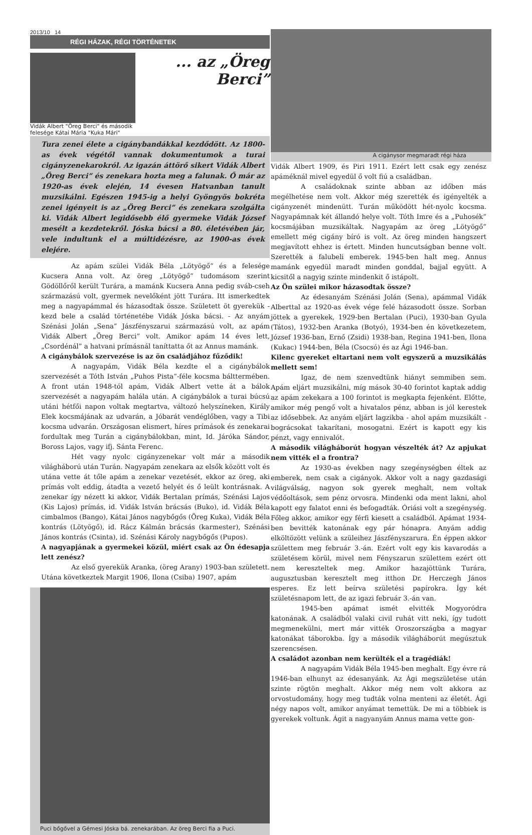2013/10 14
RÉGI HÁZAK, RÉGI TÖRTÉNETEK
Vidák Albert "Öreg Berci" és második felesége Kátai Mária "Kuka Mári"
... az „Öreg Berci”
Tura zenei élete a cigánybandákkal kezdődött. Az 1800-as évek végétől vannak dokumentumok a turai cigányzenekarokról. Az igazán áttörő sikert Vidák Albert „Öreg Berci” és zenekara hozta meg a falunak. Ő már az 1920-as évek elején, 14 évesen Hatvanban tanult muzsikálni. Egészen 1945-ig a helyi Gyöngyös bokréta zenei igényeit is az „Öreg Berci” és zenekara szolgálta ki. Vidák Albert legidősebb élő gyermeke Vidák József mesélt a kezdetekről. Jóska bácsi a 80. életévében jár, vele indultunk el a múltidézésre, az 1900-as évek elejére.
Az apám szülei Vidák Béla „Lötyögő” és a felesége Kucsera Anna volt. Az öreg „Lötyögő” tudomásom szerint Gödöllőről került Turára, a mamánk Kucsera Anna pedig sváb-cseh származású volt, gyermek nevelőként jött Turára. Itt ismerkedtek meg a nagyapámmal és házasodtak össze. Született öt gyerekük - kezd bele a család történetébe Vidák Jóska bácsi. - Az anyám Szénási Jolán „Sena” Jászfényszarui származású volt, az apám Vidák Albert „Öreg Berci” volt. Amikor apám 14 éves lett, „Csordénál” a hatvani prímásnál taníttatta őt az Annus mamánk.
A cigánybálok szervezése is az ön családjához fűződik!
A nagyapám, Vidák Béla kezdte el a cigánybálok szervezését a Tóth István „Puhos Pista”-féle kocsma bálttermében. A front után 1948-tól apám, Vidák Albert vette át a bálok szervezését a nagyapám halála után. A cigánybálok a turai búcsú utáni hétfői napon voltak megtartva, változó helyszíneken, Király Elek kocsmájának az udvarán, a Jóbarát vendéglőben, vagy a Tibi kocsma udvarán. Országosan elismert, híres prímások és zenekarai fordultak meg Turán a cigánybálokban, mint, Id. Járóka Sándor, Boross Lajos, vagy ifj. Sánta Ferenc.
Hét vagy nyolc cigányzenekar volt már a második világháború után Turán. Nagyapám zenekara az elsők között volt és utána vette át tőle apám a zenekar vezetését, ekkor az öreg, aki prímás volt eddig, átadta a vezető helyét és ő leült kontrásnak. A zenekar így nézett ki akkor, Vidák Bertalan prímás, Szénási Lajos (Kis Lajos) prímás, id. Vidák István brácsás (Buko), id. Vidák Béla cimbalmos (Bango), Kátai János nagybőgős (Öreg Kuka), Vidák Béla kontrás (Lötyögő), id. Rácz Kálmán brácsás (karmester), Szénási János kontrás (Csinta), id. Szénási Károly nagybőgős (Pupos).
A nagyapjának a gyermekei közül, miért csak az Ön édesapja lett zenész?
Az első gyerekük Aranka, (öreg Arany) 1903-ban született. Utána következtek Margit 1906, Ilona (Csiba) 1907, apám
Puci bőgővel a Gémesi Jóska bá. zenekarában. Az öreg Berci fia a Puci.
A cigánysor megmaradt régi háza
Vidák Albert 1909, és Piri 1911. Ezért lett csak egy zenész apáméknál mivel egyedül ő volt fiú a családban.
A családoknak szinte abban az időben más megélhetése nem volt. Akkor még szerették és igényelték a cigányzenét mindenütt. Turán működött hét-nyolc kocsma. Nagyapámnak két állandó helye volt. Tóth Imre és a „Puhosék” kocsmájában muzsikáltak. Nagyapám az öreg „Lötyögő” emellett még cigány bíró is volt. Az öreg minden hangszert megjavított ehhez is értett. Minden huncutságban benne volt. Szerették a falubeli emberek. 1945-ben halt meg. Annus mamánk egyedül maradt minden gonddal, bajjal együtt. A kicsitől a nagyig szinte mindenkit ő istápolt.
Az Ön szülei mikor házasodtak össze?
Az édesanyám Szénási Jolán (Sena), apámmal Vidák Alberttal az 1920-as évek vége felé házasodott össze. Sorban jöttek a gyerekek, 1929-ben Bertalan (Puci), 1930-ban Gyula (Tátos), 1932-ben Aranka (Botyó), 1934-ben én következetem, József 1936-ban, Ernő (Zsidi) 1938-ban, Regina 1941-ben, Ilona (Kukac) 1944-ben, Béla (Csocsó) és az Ági 1946-ban.
Kilenc gyereket eltartani nem volt egyszerű a muzsikálás mellett sem!
Igaz, de nem szenvedtünk hiányt semmiben sem. Apám eljárt muzsikálni, míg mások 30-40 forintot kaptak addig az apám zekekara a 100 forintot is megkapta fejenként. Előtte, amikor még pengő volt a hivatalos pénz, abban is jól kerestek az idősebbek. Az anyám eljárt lagzikba - ahol apám muzsikált - bográcsokat takarítani, mosogatni. Ezért is kapott egy kis pénzt, vagy ennivalót.
A második világháborút hogyan vészelték át? Az apjukat nem vitték el a frontra?
Az 1930-as években nagy szegénységben éltek az emberek, nem csak a cigányok. Akkor volt a nagy gazdasági világválság, nagyon sok gyerek meghalt, nem voltak védőoltások, sem pénz orvosra. Mindenki oda ment lakni, ahol kapott egy falatot enni és befogadták. Óriási volt a szegénység. Főleg akkor, amikor egy férfi kiesett a családból. Apámat 1934-ben bevitték katonának egy pár hónapra. Anyám addig elköltözött velünk a szüleihez Jászfényszarura. Én éppen akkor születtem meg február 3.-án. Ezért volt egy kis kavarodás a születésem körül, mivel nem Fényszarun születtem ezért ott nem kereszteltek meg. Amikor hazajöttünk Turára, augusztusban keresztelt meg itthon Dr. Herczegh János esperes. Ez lett beírva születési papírokra. Így két születésnapom lett, de az igazi február 3.-án van.
1945-ben apámat ismét elvitték Mogyoródra katonának. A családból valaki civil ruhát vitt neki, így tudott megmenekülni, mert már vitték Oroszországba a magyar katonákat táborokba. Így a második világháborút megúsztuk szerencsésen.
A családot azonban nem kerülték el a tragédiák!
A nagyapám Vidák Béla 1945-ben meghalt. Egy évre rá 1946-ban elhunyt az édesanyánk. Az Ági megszületése után szinte rögtön meghalt. Akkor még nem volt akkora az orvostudomány, hogy meg tudták volna menteni az életét. Ági négy napos volt, amikor anyámat temettük. De mi a többiek is gyerekek voltunk. Ágit a nagyanyám Annus mama vette gon-